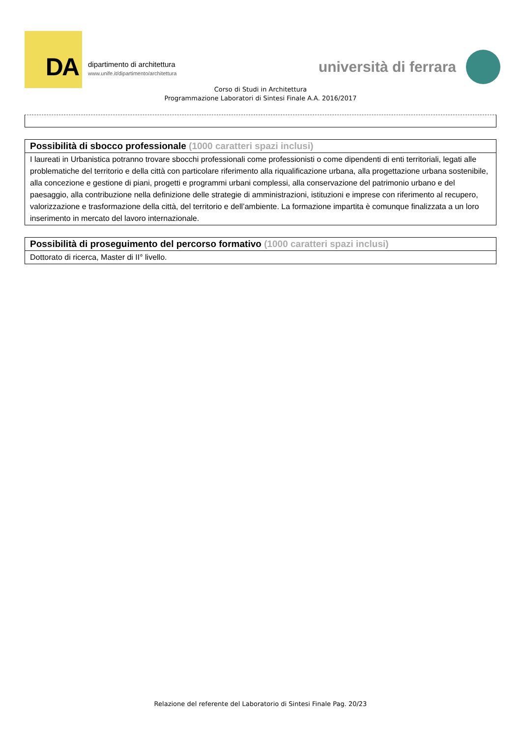DA
dipartimento di architettura
www.unife.it/dipartimento/architettura
università di ferrara
Corso di Studi in Architettura
Programmazione Laboratori di Sintesi Finale A.A. 2016/2017
| Possibilità di sbocco professionale (1000 caratteri spazi inclusi) |
| --- |
| I laureati in Urbanistica potranno trovare sbocchi professionali come professionisti o come dipendenti di enti territoriali, legati alle problematiche del territorio e della città con particolare riferimento alla riqualificazione urbana, alla progettazione urbana sostenibile, alla concezione e gestione di piani, progetti e programmi urbani complessi, alla conservazione del patrimonio urbano e del paesaggio, alla contribuzione nella definizione delle strategie di amministrazioni, istituzioni e imprese con riferimento al recupero, valorizzazione e trasformazione della città, del territorio e dell’ambiente. La formazione impartita è comunque finalizzata a un loro inserimento in mercato del lavoro internazionale. |
| Possibilità di proseguimento del percorso formativo (1000 caratteri spazi inclusi) |
| --- |
| Dottorato di ricerca, Master di II° livello. |
Relazione del referente del Laboratorio di Sintesi Finale Pag. 20/23